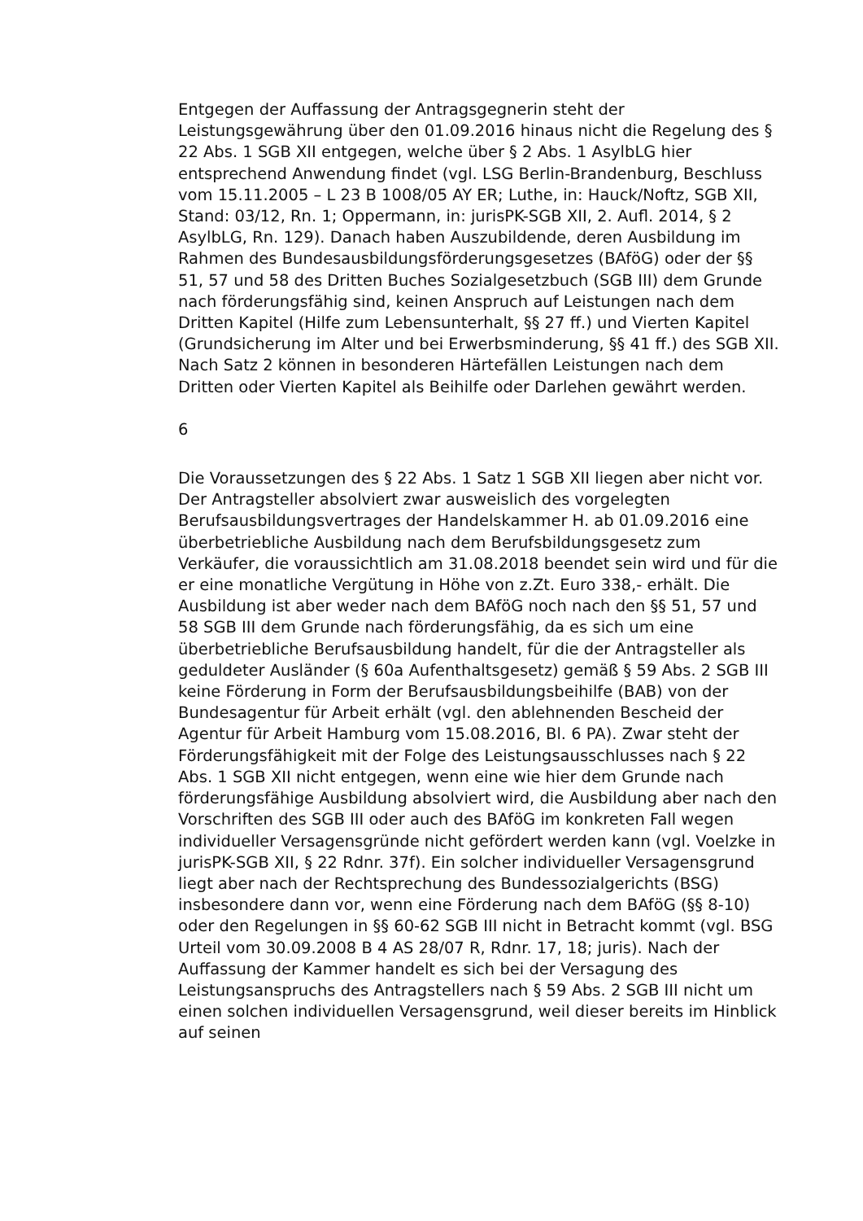Entgegen der Auffassung der Antragsgegnerin steht der Leistungsgewährung über den 01.09.2016 hinaus nicht die Regelung des § 22 Abs. 1 SGB XII entgegen, welche über § 2 Abs. 1 AsylbLG hier entsprechend Anwendung findet (vgl. LSG Berlin-Brandenburg, Beschluss vom 15.11.2005 – L 23 B 1008/05 AY ER; Luthe, in: Hauck/Noftz, SGB XII, Stand: 03/12, Rn. 1; Oppermann, in: jurisPK-SGB XII, 2. Aufl. 2014, § 2 AsylbLG, Rn. 129). Danach haben Auszubildende, deren Ausbildung im Rahmen des Bundesausbildungsförderungsgesetzes (BAföG) oder der §§ 51, 57 und 58 des Dritten Buches Sozialgesetzbuch (SGB III) dem Grunde nach förderungsfähig sind, keinen Anspruch auf Leistungen nach dem Dritten Kapitel (Hilfe zum Lebensunterhalt, §§ 27 ff.) und Vierten Kapitel (Grundsicherung im Alter und bei Erwerbsminderung, §§ 41 ff.) des SGB XII. Nach Satz 2 können in besonderen Härtefällen Leistungen nach dem Dritten oder Vierten Kapitel als Beihilfe oder Darlehen gewährt werden.
6
Die Voraussetzungen des § 22 Abs. 1 Satz 1 SGB XII liegen aber nicht vor. Der Antragsteller absolviert zwar ausweislich des vorgelegten Berufsausbildungsvertrages der Handelskammer H. ab 01.09.2016 eine überbetriebliche Ausbildung nach dem Berufsbildungsgesetz zum Verkäufer, die voraussichtlich am 31.08.2018 beendet sein wird und für die er eine monatliche Vergütung in Höhe von z.Zt. Euro 338,- erhält. Die Ausbildung ist aber weder nach dem BAföG noch nach den §§ 51, 57 und 58 SGB III dem Grunde nach förderungsfähig, da es sich um eine überbetriebliche Berufsausbildung handelt, für die der Antragsteller als geduldeter Ausländer (§ 60a Aufenthaltsgesetz) gemäß § 59 Abs. 2 SGB III keine Förderung in Form der Berufsausbildungsbeihilfe (BAB) von der Bundesagentur für Arbeit erhält (vgl. den ablehnenden Bescheid der Agentur für Arbeit Hamburg vom 15.08.2016, Bl. 6 PA). Zwar steht der Förderungsfähigkeit mit der Folge des Leistungsausschlusses nach § 22 Abs. 1 SGB XII nicht entgegen, wenn eine wie hier dem Grunde nach förderungsfähige Ausbildung absolviert wird, die Ausbildung aber nach den Vorschriften des SGB III oder auch des BAföG im konkreten Fall wegen individueller Versagensgründe nicht gefördert werden kann (vgl. Voelzke in jurisPK-SGB XII, § 22 Rdnr. 37f). Ein solcher individueller Versagensgrund liegt aber nach der Rechtsprechung des Bundessozialgerichts (BSG) insbesondere dann vor, wenn eine Förderung nach dem BAföG (§§ 8-10) oder den Regelungen in §§ 60-62 SGB III nicht in Betracht kommt (vgl. BSG Urteil vom 30.09.2008 B 4 AS 28/07 R, Rdnr. 17, 18; juris). Nach der Auffassung der Kammer handelt es sich bei der Versagung des Leistungsanspruchs des Antragstellers nach § 59 Abs. 2 SGB III nicht um einen solchen individuellen Versagensgrund, weil dieser bereits im Hinblick auf seinen